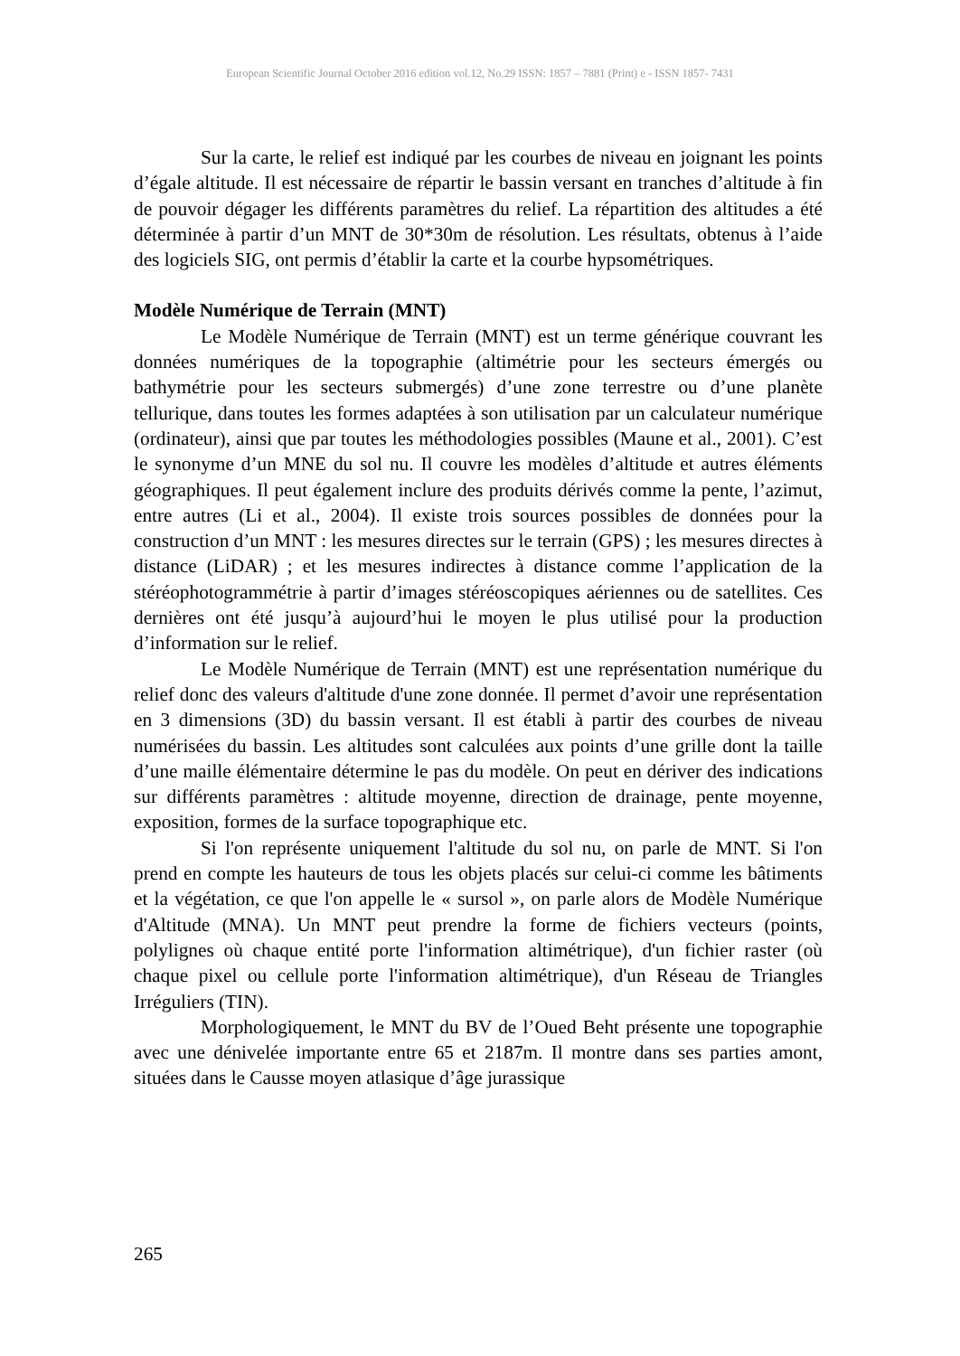European Scientific Journal October 2016 edition vol.12, No.29 ISSN: 1857 – 7881 (Print) e - ISSN 1857- 7431
Sur la carte, le relief est indiqué par les courbes de niveau en joignant les points d’égale altitude. Il est nécessaire de répartir le bassin versant en tranches d’altitude à fin de pouvoir dégager les différents paramètres du relief. La répartition des altitudes a été déterminée à partir d’un MNT de 30*30m de résolution. Les résultats, obtenus à l’aide des logiciels SIG, ont permis d’établir la carte et la courbe hypsométriques.
Modèle Numérique de Terrain (MNT)
Le Modèle Numérique de Terrain (MNT) est un terme générique couvrant les données numériques de la topographie (altimétrie pour les secteurs émergés ou bathymétrie pour les secteurs submergés) d’une zone terrestre ou d’une planète tellurique, dans toutes les formes adaptées à son utilisation par un calculateur numérique (ordinateur), ainsi que par toutes les méthodologies possibles (Maune et al., 2001). C’est le synonyme d’un MNE du sol nu. Il couvre les modèles d’altitude et autres éléments géographiques. Il peut également inclure des produits dérivés comme la pente, l’azimut, entre autres (Li et al., 2004). Il existe trois sources possibles de données pour la construction d’un MNT : les mesures directes sur le terrain (GPS) ; les mesures directes à distance (LiDAR) ; et les mesures indirectes à distance comme l’application de la stéréophotogrammétrie à partir d’images stéréoscopiques aériennes ou de satellites. Ces dernières ont été jusqu’à aujourd’hui le moyen le plus utilisé pour la production d’information sur le relief.
Le Modèle Numérique de Terrain (MNT) est une représentation numérique du relief donc des valeurs d'altitude d'une zone donnée. Il permet d’avoir une représentation en 3 dimensions (3D) du bassin versant. Il est établi à partir des courbes de niveau numérisées du bassin. Les altitudes sont calculées aux points d’une grille dont la taille d’une maille élémentaire détermine le pas du modèle. On peut en dériver des indications sur différents paramètres : altitude moyenne, direction de drainage, pente moyenne, exposition, formes de la surface topographique etc.
Si l'on représente uniquement l'altitude du sol nu, on parle de MNT. Si l'on prend en compte les hauteurs de tous les objets placés sur celui-ci comme les bâtiments et la végétation, ce que l'on appelle le « sursol », on parle alors de Modèle Numérique d'Altitude (MNA). Un MNT peut prendre la forme de fichiers vecteurs (points, polylignes où chaque entité porte l'information altimétrique), d'un fichier raster (où chaque pixel ou cellule porte l'information altimétrique), d'un Réseau de Triangles Irréguliers (TIN).
Morphologiquement, le MNT du BV de l’Oued Beht présente une topographie avec une dénivelée importante entre 65 et 2187m. Il montre dans ses parties amont, situées dans le Causse moyen atlasique d’âge jurassique
265